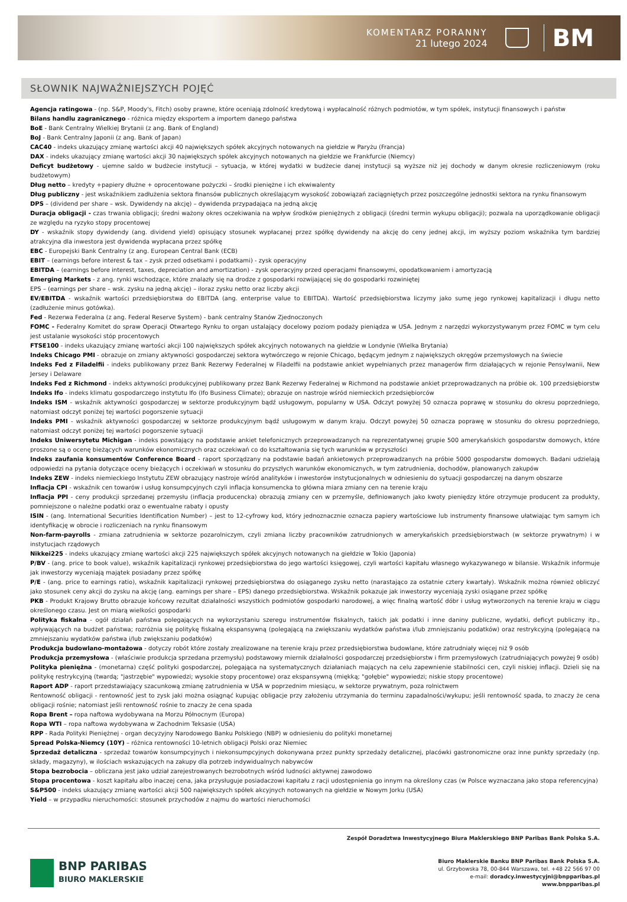KOMENTARZ PORANNY
21 lutego 2024
BM
SŁOWNIK NAJWAŻNIEJSZYCH POJĘĆ
Agencja ratingowa - (np. S&P, Moody's, Fitch) osoby prawne, które oceniają zdolność kredytową i wypłacalność różnych podmiotów, w tym spółek, instytucji finansowych i państw
Bilans handlu zagranicznego - różnica między eksportem a importem danego państwa
BoE - Bank Centralny Wielkiej Brytanii (z ang. Bank of England)
BoJ - Bank Centralny Japonii (z ang. Bank of Japan)
CAC40 - indeks ukazujący zmianę wartości akcji 40 największych spółek akcyjnych notowanych na giełdzie w Paryżu (Francja)
DAX - indeks ukazujący zmianę wartości akcji 30 największych spółek akcyjnych notowanych na giełdzie we Frankfurcie (Niemcy)
Deficyt budżetowy - ujemne saldo w budżecie instytucji – sytuacja, w której wydatki w budżecie danej instytucji są wyższe niż jej dochody w danym okresie rozliczeniowym (roku budżetowym)
Dług netto – kredyty +papiery dłużne + oprocentowane pożyczki – środki pieniężne i ich ekwiwalenty
Dług publiczny - jest wskaźnikiem zadłużenia sektora finansów publicznych określającym wysokość zobowiązań zaciągniętych przez poszczególne jednostki sektora na rynku finansowym
DPS – (dividend per share – wsk. Dywidendy na akcję) – dywidenda przypadająca na jedną akcję
Duracja obligacji - czas trwania obligacji; średni ważony okres oczekiwania na wpływ środków pieniężnych z obligacji (średni termin wykupu obligacji); pozwala na uporządkowanie obligacji ze względu na ryzyko stopy procentowej
DY - wskaźnik stopy dywidendy (ang. dividend yield) opisujący stosunek wypłacanej przez spółkę dywidendy na akcję do ceny jednej akcji, im wyższy poziom wskaźnika tym bardziej atrakcyjna dla inwestora jest dywidenda wypłacana przez spółkę
EBC - Europejski Bank Centralny (z ang. European Central Bank (ECB)
EBIT – (earnings before interest & tax – zysk przed odsetkami i podatkami) - zysk operacyjny
EBITDA – (earnings before interest, taxes, depreciation and amortization) - zysk operacyjny przed operacjami finansowymi, opodatkowaniem i amortyzacją
Emerging Markets - z ang. rynki wschodzące, które znalazły się na drodze z gospodarki rozwijającej się do gospodarki rozwiniętej
EPS – (earnings per share – wsk. zysku na jedną akcję) – iloraz zysku netto oraz liczby akcji
EV/EBITDA - wskaźnik wartości przedsiębiorstwa do EBITDA (ang. enterprise value to EBITDA). Wartość przedsiębiorstwa liczymy jako sumę jego rynkowej kapitalizacji i długu netto (zadłużenie minus gotówka).
Fed - Rezerwa Federalna (z ang. Federal Reserve System) - bank centralny Stanów Zjednoczonych
FOMC - Federalny Komitet do spraw Operacji Otwartego Rynku to organ ustalający docelowy poziom podaży pieniądza w USA. Jednym z narzędzi wykorzystywanym przez FOMC w tym celu jest ustalanie wysokości stóp procentowych
FTSE100 - indeks ukazujący zmianę wartości akcji 100 największych spółek akcyjnych notowanych na giełdzie w Londynie (Wielka Brytania)
Indeks Chicago PMI - obrazuje on zmiany aktywności gospodarczej sektora wytwórczego w rejonie Chicago, będącym jednym z największych okręgów przemysłowych na świecie
Indeks Fed z Filadelfii - indeks publikowany przez Bank Rezerwy Federalnej w Filadelfii na podstawie ankiet wypełnianych przez managerów firm działających w rejonie Pensylwanii, New Jersey i Delaware
Indeks Fed z Richmond - indeks aktywności produkcyjnej publikowany przez Bank Rezerwy Federalnej w Richmond na podstawie ankiet przeprowadzanych na próbie ok. 100 przedsiębiorstw
Indeks Ifo - indeks klimatu gospodarczego instytutu Ifo (Ifo Business Climate); obrazuje on nastroje wśród niemieckich przedsiębiorców
Indeks ISM - wskaźnik aktywności gospodarczej w sektorze produkcyjnym bądź usługowym, popularny w USA. Odczyt powyżej 50 oznacza poprawę w stosunku do okresu poprzedniego, natomiast odczyt poniżej tej wartości pogorszenie sytuacji
Indeks PMI - wskaźnik aktywności gospodarczej w sektorze produkcyjnym bądź usługowym w danym kraju. Odczyt powyżej 50 oznacza poprawę w stosunku do okresu poprzedniego, natomiast odczyt poniżej tej wartości pogorszenie sytuacji
Indeks Uniwersytetu Michigan - indeks powstający na podstawie ankiet telefonicznych przeprowadzanych na reprezentatywnej grupie 500 amerykańskich gospodarstw domowych, które proszone są o ocenę bieżących warunków ekonomicznych oraz oczekiwań co do kształtowania się tych warunków w przyszłości
Indeks zaufania konsumentów Conference Board - raport sporządzany na podstawie badań ankietowych przeprowadzanych na próbie 5000 gospodarstw domowych. Badani udzielają odpowiedzi na pytania dotyczące oceny bieżących i oczekiwań w stosunku do przyszłych warunków ekonomicznych, w tym zatrudnienia, dochodów, planowanych zakupów
Indeks ZEW - indeks niemieckiego Instytutu ZEW obrazujący nastroje wśród analityków i inwestorów instytucjonalnych w odniesieniu do sytuacji gospodarczej na danym obszarze
Inflacja CPI - wskaźnik cen towarów i usług konsumpcyjnych czyli inflacja konsumencka to główna miara zmiany cen na terenie kraju
Inflacja PPI - ceny produkcji sprzedanej przemysłu (inflacja producencka) obrazują zmiany cen w przemyśle, definiowanych jako kwoty pieniędzy które otrzymuje producent za produkty, pomniejszone o należne podatki oraz o ewentualne rabaty i opusty
ISIN - (ang. International Securities Identification Number) – jest to 12-cyfrowy kod, który jednoznacznie oznacza papiery wartościowe lub instrumenty finansowe ułatwiając tym samym ich identyfikację w obrocie i rozliczeniach na rynku finansowym
Non-farm-payrolls - zmiana zatrudnienia w sektorze pozarolniczym, czyli zmiana liczby pracowników zatrudnionych w amerykańskich przedsiębiorstwach (w sektorze prywatnym) i w instytucjach rządowych
Nikkei225 - indeks ukazujący zmianę wartości akcji 225 największych spółek akcyjnych notowanych na giełdzie w Tokio (Japonia)
P/BV - (ang. price to book value), wskaźnik kapitalizacji rynkowej przedsiębiorstwa do jego wartości księgowej, czyli wartości kapitału własnego wykazywanego w bilansie. Wskaźnik informuje jak inwestorzy wyceniają majątek posiadany przez spółkę
P/E - (ang. price to earnings ratio), wskaźnik kapitalizacji rynkowej przedsiębiorstwa do osiąganego zysku netto (narastająco za ostatnie cztery kwartały). Wskaźnik można również obliczyć jako stosunek ceny akcji do zysku na akcję (ang. earnings per share – EPS) danego przedsiębiorstwa. Wskaźnik pokazuje jak inwestorzy wyceniają zyski osiągane przez spółkę
PKB - Produkt Krajowy Brutto obrazuje końcowy rezultat działalności wszystkich podmiotów gospodarki narodowej, a więc finalną wartość dóbr i usług wytworzonych na terenie kraju w ciągu określonego czasu. Jest on miarą wielkości gospodarki
Polityka fiskalna - ogół działań państwa polegających na wykorzystaniu szeregu instrumentów fiskalnych, takich jak podatki i inne daniny publiczne, wydatki, deficyt publiczny itp., wpływających na budżet państwa; rozróżnia się politykę fiskalną ekspansywną (polegającą na zwiększaniu wydatków państwa i/lub zmniejszaniu podatków) oraz restrykcyjną (polegającą na zmniejszaniu wydatków państwa i/lub zwiększaniu podatków)
Produkcja budowlano-montażowa - dotyczy robót które zostały zrealizowane na terenie kraju przez przedsiębiorstwa budowlane, które zatrudniały więcej niż 9 osób
Produkcja przemysłowa - (właściwie produkcja sprzedana przemysłu) podstawowy miernik działalności gospodarczej przedsiębiorstw i firm przemysłowych (zatrudniających powyżej 9 osób)
Polityka pieniężna - (monetarna) część polityki gospodarczej, polegająca na systematycznych działaniach mających na celu zapewnienie stabilności cen, czyli niskiej inflacji. Dzieli się na politykę restrykcyjną (twardą; "jastrzębie" wypowiedzi; wysokie stopy procentowe) oraz ekspansywną (miękką; "gołębie" wypowiedzi; niskie stopy procentowe)
Raport ADP - raport przedstawiający szacunkową zmianę zatrudnienia w USA w poprzednim miesiącu, w sektorze prywatnym, poza rolnictwem
Rentowność obligacji - rentowność jest to zysk jaki można osiągnąć kupując obligacje przy założeniu utrzymania do terminu zapadalności/wykupu; jeśli rentowność spada, to znaczy że cena obligacji rośnie; natomiast jeśli rentowność rośnie to znaczy że cena spada
Ropa Brent – ropa naftowa wydobywana na Morzu Północnym (Europa)
Ropa WTI – ropa naftowa wydobywana w Zachodnim Teksasie (USA)
RPP - Rada Polityki Pieniężnej - organ decyzyjny Narodowego Banku Polskiego (NBP) w odniesieniu do polityki monetarnej
Spread Polska-Niemcy (10Y) – różnica rentowności 10-letnich obligacji Polski oraz Niemiec
Sprzedaż detaliczna - sprzedaż towarów konsumpcyjnych i niekonsumpcyjnych dokonywana przez punkty sprzedaży detalicznej, placówki gastronomiczne oraz inne punkty sprzedaży (np. składy, magazyny), w ilościach wskazujących na zakupy dla potrzeb indywidualnych nabywców
Stopa bezrobocia – obliczana jest jako udział zarejestrowanych bezrobotnych wśród ludności aktywnej zawodowo
Stopa procentowa - koszt kapitału albo inaczej cena, jaka przysługuje posiadaczowi kapitału z racji udostępnienia go innym na określony czas (w Polsce wyznaczana jako stopa referencyjna)
S&P500 - indeks ukazujący zmianę wartości akcji 500 największych spółek akcyjnych notowanych na giełdzie w Nowym Jorku (USA)
Yield – w przypadku nieruchomości: stosunek przychodów z najmu do wartości nieruchomości
BNP PARIBAS
BIURO MAKLERSKIE
Zespół Doradztwa Inwestycyjnego Biura Maklerskiego BNP Paribas Bank Polska S.A.
Biuro Maklerskie Banku BNP Paribas Bank Polska S.A.
ul. Grzybowska 78, 00-844 Warszawa, tel. +48 22 566 97 00
e-mail: doradcy.inwestycyjni@bnpparibas.pl
www.bnpparibas.pl